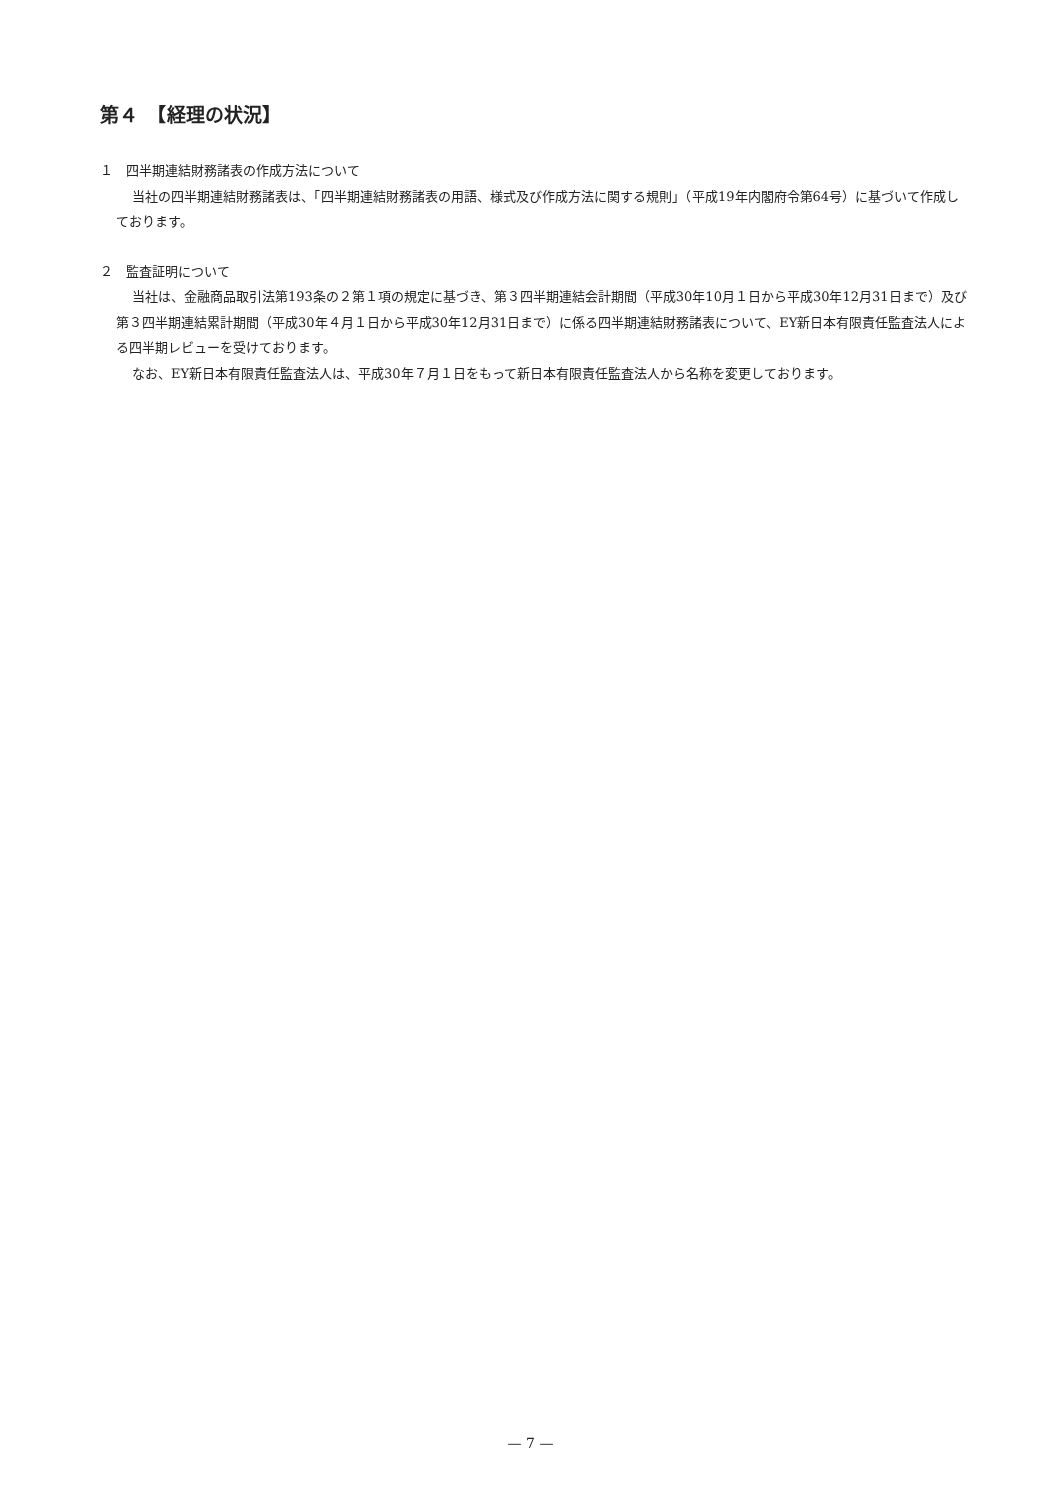第４　【経理の状況】
１　四半期連結財務諸表の作成方法について
当社の四半期連結財務諸表は、「四半期連結財務諸表の用語、様式及び作成方法に関する規則」（平成19年内閣府令第64号）に基づいて作成しております。
２　監査証明について
当社は、金融商品取引法第193条の２第１項の規定に基づき、第３四半期連結会計期間（平成30年10月１日から平成30年12月31日まで）及び第３四半期連結累計期間（平成30年４月１日から平成30年12月31日まで）に係る四半期連結財務諸表について、EY新日本有限責任監査法人による四半期レビューを受けております。
なお、EY新日本有限責任監査法人は、平成30年７月１日をもって新日本有限責任監査法人から名称を変更しております。
— 7 —